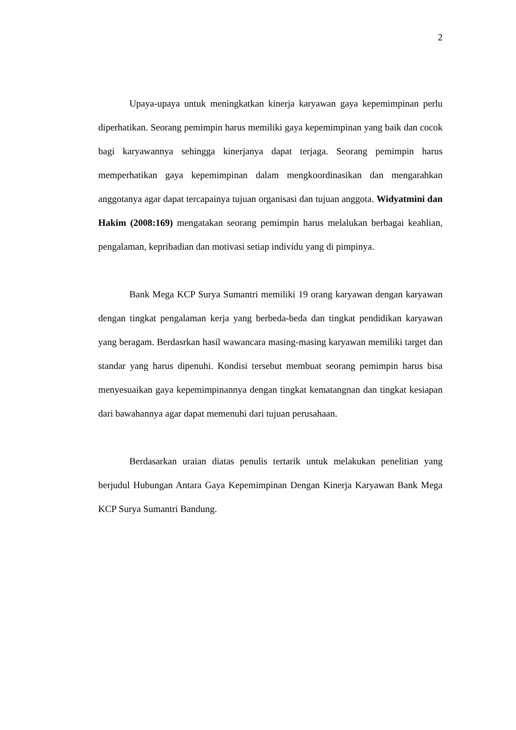2
Upaya-upaya untuk meningkatkan kinerja karyawan gaya kepemimpinan perlu diperhatikan. Seorang pemimpin harus memiliki gaya kepemimpinan yang baik dan cocok bagi karyawannya sehingga kinerjanya dapat terjaga. Seorang pemimpin harus memperhatikan gaya kepemimpinan dalam mengkoordinasikan dan mengarahkan anggotanya agar dapat tercapainya tujuan organisasi dan tujuan anggota. Widyatmini dan Hakim (2008:169) mengatakan seorang pemimpin harus melalukan berbagai keahlian, pengalaman, kepribadian dan motivasi setiap individu yang di pimpinya.
Bank Mega KCP Surya Sumantri memiliki 19 orang karyawan dengan karyawan dengan tingkat pengalaman kerja yang berbeda-beda dan tingkat pendidikan karyawan yang beragam. Berdasrkan hasil wawancara masing-masing karyawan memiliki target dan standar yang harus dipenuhi. Kondisi tersebut membuat seorang pemimpin harus bisa menyesuaikan gaya kepemimpinannya dengan tingkat kematangnan dan tingkat kesiapan dari bawahannya agar dapat memenuhi dari tujuan perusahaan.
Berdasarkan uraian diatas penulis tertarik untuk melakukan penelitian yang berjudul Hubungan Antara Gaya Kepemimpinan Dengan Kinerja Karyawan Bank Mega KCP Surya Sumantri Bandung.